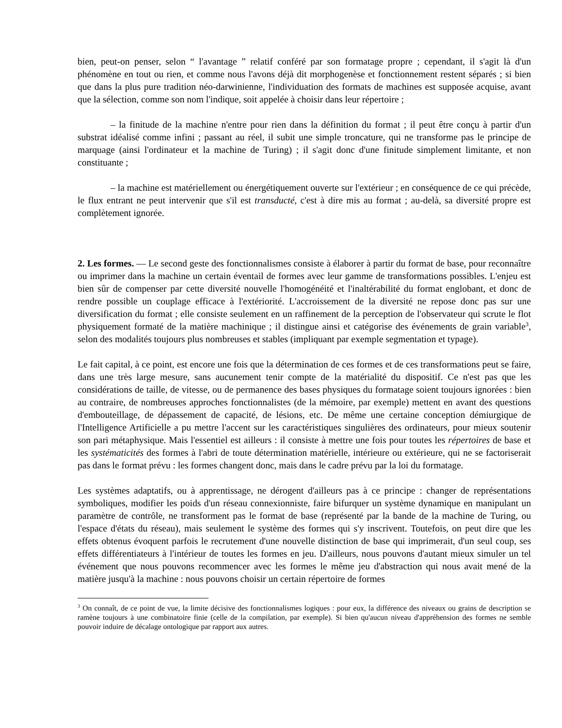bien, peut-on penser, selon “ l'avantage ” relatif conféré par son formatage propre ; cependant, il s'agit là d'un phénomène en tout ou rien, et comme nous l'avons déjà dit morphogenèse et fonctionnement restent séparés ; si bien que dans la plus pure tradition néo-darwinienne, l'individuation des formats de machines est supposée acquise, avant que la sélection, comme son nom l'indique, soit appelée à choisir dans leur répertoire ;
– la finitude de la machine n'entre pour rien dans la définition du format ; il peut être conçu à partir d'un substrat idéalisé comme infini ; passant au réel, il subit une simple troncature, qui ne transforme pas le principe de marquage (ainsi l'ordinateur et la machine de Turing) ; il s'agit donc d'une finitude simplement limitante, et non constituante ;
– la machine est matériellement ou énergétiquement ouverte sur l'extérieur ; en conséquence de ce qui précède, le flux entrant ne peut intervenir que s'il est transducté, c'est à dire mis au format ; au-delà, sa diversité propre est complètement ignorée.
2. Les formes. — Le second geste des fonctionnalismes consiste à élaborer à partir du format de base, pour reconnaître ou imprimer dans la machine un certain éventail de formes avec leur gamme de transformations possibles. L'enjeu est bien sûr de compenser par cette diversité nouvelle l'homogénéité et l'inaltérabilité du format englobant, et donc de rendre possible un couplage efficace à l'extériorité. L'accroissement de la diversité ne repose donc pas sur une diversification du format ; elle consiste seulement en un raffinement de la perception de l'observateur qui scrute le flot physiquement formaté de la matière machinique ; il distingue ainsi et catégorise des événements de grain variable<sup>3</sup>, selon des modalités toujours plus nombreuses et stables (impliquant par exemple segmentation et typage).
Le fait capital, à ce point, est encore une fois que la détermination de ces formes et de ces transformations peut se faire, dans une très large mesure, sans aucunement tenir compte de la matérialité du dispositif. Ce n'est pas que les considérations de taille, de vitesse, ou de permanence des bases physiques du formatage soient toujours ignorées : bien au contraire, de nombreuses approches fonctionnalistes (de la mémoire, par exemple) mettent en avant des questions d'embouteillage, de dépassement de capacité, de lésions, etc. De même une certaine conception démiurgique de l'Intelligence Artificielle a pu mettre l'accent sur les caractéristiques singulières des ordinateurs, pour mieux soutenir son pari métaphysique. Mais l'essentiel est ailleurs : il consiste à mettre une fois pour toutes les répertoires de base et les systématicités des formes à l'abri de toute détermination matérielle, intérieure ou extérieure, qui ne se factoriserait pas dans le format prévu : les formes changent donc, mais dans le cadre prévu par la loi du formatage.
Les systèmes adaptatifs, ou à apprentissage, ne dérogent d'ailleurs pas à ce principe : changer de représentations symboliques, modifier les poids d'un réseau connexionniste, faire bifurquer un système dynamique en manipulant un paramètre de contrôle, ne transforment pas le format de base (représenté par la bande de la machine de Turing, ou l'espace d'états du réseau), mais seulement le système des formes qui s'y inscrivent. Toutefois, on peut dire que les effets obtenus évoquent parfois le recrutement d'une nouvelle distinction de base qui imprimerait, d'un seul coup, ses effets différentiateurs à l'intérieur de toutes les formes en jeu. D'ailleurs, nous pouvons d'autant mieux simuler un tel événement que nous pouvons recommencer avec les formes le même jeu d'abstraction qui nous avait mené de la matière jusqu'à la machine : nous pouvons choisir un certain répertoire de formes
<sup>3</sup> On connaît, de ce point de vue, la limite décisive des fonctionnalismes logiques : pour eux, la différence des niveaux ou grains de description se ramène toujours à une combinatoire finie (celle de la compilation, par exemple). Si bien qu'aucun niveau d'appréhension des formes ne semble pouvoir induire de décalage ontologique par rapport aux autres.